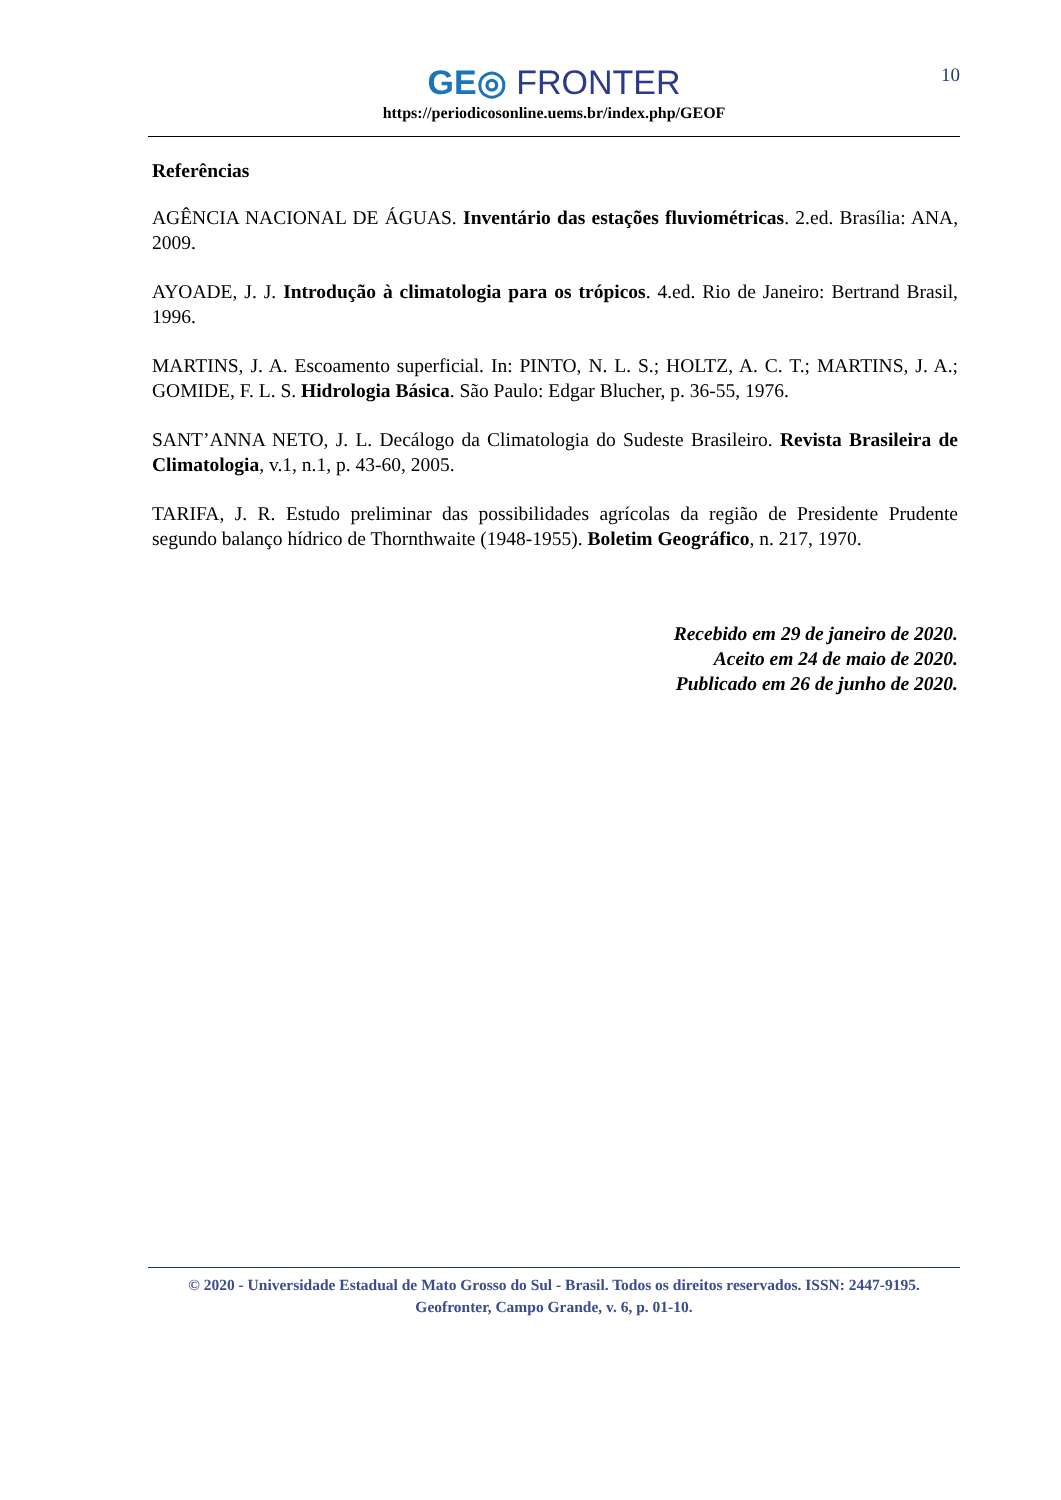10
GE◎ FRONTER
https://periodicosonline.uems.br/index.php/GEOF
Referências
AGÊNCIA NACIONAL DE ÁGUAS. Inventário das estações fluviométricas. 2.ed. Brasília: ANA, 2009.
AYOADE, J. J. Introdução à climatologia para os trópicos. 4.ed. Rio de Janeiro: Bertrand Brasil, 1996.
MARTINS, J. A. Escoamento superficial. In: PINTO, N. L. S.; HOLTZ, A. C. T.; MARTINS, J. A.; GOMIDE, F. L. S. Hidrologia Básica. São Paulo: Edgar Blucher, p. 36-55, 1976.
SANT’ANNA NETO, J. L. Decálogo da Climatologia do Sudeste Brasileiro. Revista Brasileira de Climatologia, v.1, n.1, p. 43-60, 2005.
TARIFA, J. R. Estudo preliminar das possibilidades agrícolas da região de Presidente Prudente segundo balanço hídrico de Thornthwaite (1948-1955). Boletim Geográfico, n. 217, 1970.
Recebido em 29 de janeiro de 2020.
Aceito em 24 de maio de 2020.
Publicado em 26 de junho de 2020.
© 2020 - Universidade Estadual de Mato Grosso do Sul - Brasil. Todos os direitos reservados. ISSN: 2447-9195.
Geofronter, Campo Grande, v. 6, p. 01-10.